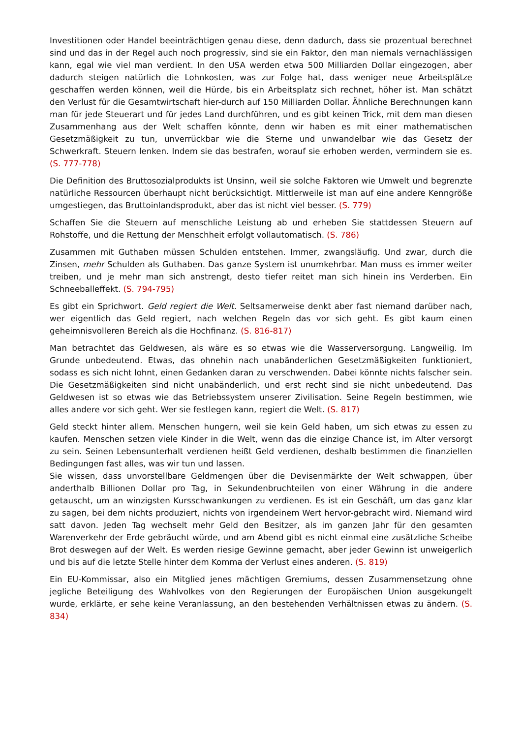Investitionen oder Handel beeinträchtigen genau diese, denn dadurch, dass sie prozentual berechnet sind und das in der Regel auch noch progressiv, sind sie ein Faktor, den man niemals vernachlässigen kann, egal wie viel man verdient. In den USA werden etwa 500 Milliarden Dollar eingezogen, aber dadurch steigen natürlich die Lohnkosten, was zur Folge hat, dass weniger neue Arbeitsplätze geschaffen werden können, weil die Hürde, bis ein Arbeitsplatz sich rechnet, höher ist. Man schätzt den Verlust für die Gesamtwirtschaft hier-durch auf 150 Milliarden Dollar. Ähnliche Berechnungen kann man für jede Steuerart und für jedes Land durchführen, und es gibt keinen Trick, mit dem man diesen Zusammenhang aus der Welt schaffen könnte, denn wir haben es mit einer mathematischen Gesetzmäßigkeit zu tun, unverrückbar wie die Sterne und unwandelbar wie das Gesetz der Schwerkraft. Steuern lenken. Indem sie das bestrafen, worauf sie erhoben werden, vermindern sie es. (S. 777-778)
Die Definition des Bruttosozialprodukts ist Unsinn, weil sie solche Faktoren wie Umwelt und begrenzte natürliche Ressourcen überhaupt nicht berücksichtigt. Mittlerweile ist man auf eine andere Kenngröße umgestiegen, das Bruttoinlandsprodukt, aber das ist nicht viel besser. (S. 779)
Schaffen Sie die Steuern auf menschliche Leistung ab und erheben Sie stattdessen Steuern auf Rohstoffe, und die Rettung der Menschheit erfolgt vollautomatisch. (S. 786)
Zusammen mit Guthaben müssen Schulden entstehen. Immer, zwangsläufig. Und zwar, durch die Zinsen, mehr Schulden als Guthaben. Das ganze System ist unumkehrbar. Man muss es immer weiter treiben, und je mehr man sich anstrengt, desto tiefer reitet man sich hinein ins Verderben. Ein Schneeballeffekt. (S. 794-795)
Es gibt ein Sprichwort. Geld regiert die Welt. Seltsamerweise denkt aber fast niemand darüber nach, wer eigentlich das Geld regiert, nach welchen Regeln das vor sich geht. Es gibt kaum einen geheimnisvolleren Bereich als die Hochfinanz. (S. 816-817)
Man betrachtet das Geldwesen, als wäre es so etwas wie die Wasserversorgung. Langweilig. Im Grunde unbedeutend. Etwas, das ohnehin nach unabänderlichen Gesetzmäßigkeiten funktioniert, sodass es sich nicht lohnt, einen Gedanken daran zu verschwenden. Dabei könnte nichts falscher sein. Die Gesetzmäßigkeiten sind nicht unabänderlich, und erst recht sind sie nicht unbedeutend. Das Geldwesen ist so etwas wie das Betriebssystem unserer Zivilisation. Seine Regeln bestimmen, wie alles andere vor sich geht. Wer sie festlegen kann, regiert die Welt. (S. 817)
Geld steckt hinter allem. Menschen hungern, weil sie kein Geld haben, um sich etwas zu essen zu kaufen. Menschen setzen viele Kinder in die Welt, wenn das die einzige Chance ist, im Alter versorgt zu sein. Seinen Lebensunterhalt verdienen heißt Geld verdienen, deshalb bestimmen die finanziellen Bedingungen fast alles, was wir tun und lassen.
Sie wissen, dass unvorstellbare Geldmengen über die Devisenmärkte der Welt schwappen, über anderthalb Billionen Dollar pro Tag, in Sekundenbruchteilen von einer Währung in die andere getauscht, um an winzigsten Kursschwankungen zu verdienen. Es ist ein Geschäft, um das ganz klar zu sagen, bei dem nichts produziert, nichts von irgendeinem Wert hervor-gebracht wird. Niemand wird satt davon. Jeden Tag wechselt mehr Geld den Besitzer, als im ganzen Jahr für den gesamten Warenverkehr der Erde gebräucht würde, und am Abend gibt es nicht einmal eine zusätzliche Scheibe Brot deswegen auf der Welt. Es werden riesige Gewinne gemacht, aber jeder Gewinn ist unweigerlich und bis auf die letzte Stelle hinter dem Komma der Verlust eines anderen. (S. 819)
Ein EU-Kommissar, also ein Mitglied jenes mächtigen Gremiums, dessen Zusammensetzung ohne jegliche Beteiligung des Wahlvolkes von den Regierungen der Europäischen Union ausgekungelt wurde, erklärte, er sehe keine Veranlassung, an den bestehenden Verhältnissen etwas zu ändern. (S. 834)